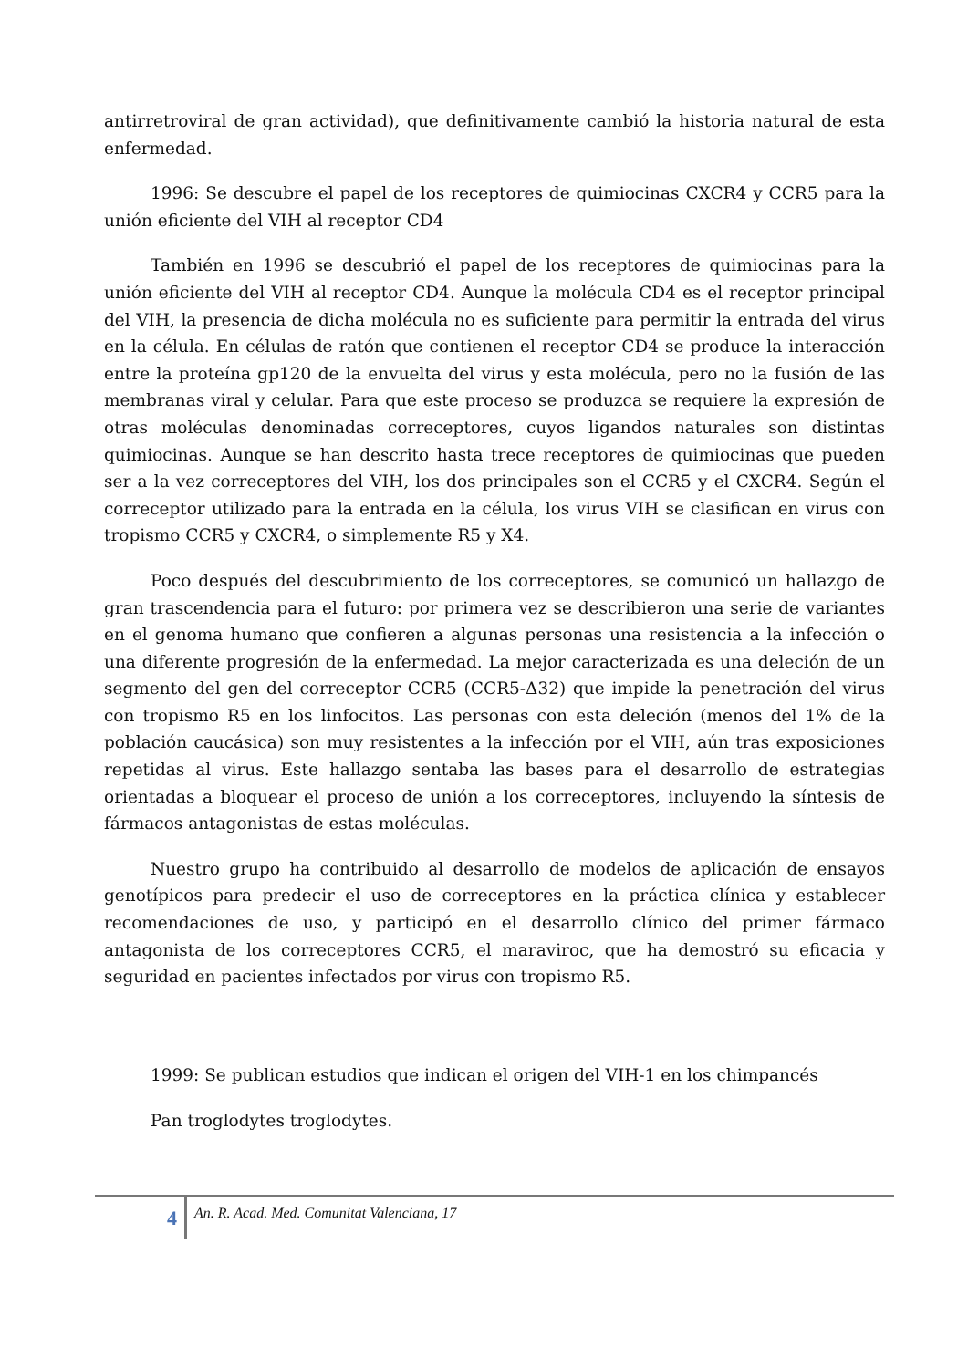antirretroviral de gran actividad), que definitivamente cambió la historia natural de esta enfermedad.
1996: Se descubre el papel de los receptores de quimiocinas CXCR4 y CCR5 para la unión eficiente del VIH al receptor CD4
También en 1996 se descubrió el papel de los receptores de quimiocinas para la unión eficiente del VIH al receptor CD4. Aunque la molécula CD4 es el receptor principal del VIH, la presencia de dicha molécula no es suficiente para permitir la entrada del virus en la célula. En células de ratón que contienen el receptor CD4 se produce la interacción entre la proteína gp120 de la envuelta del virus y esta molécula, pero no la fusión de las membranas viral y celular. Para que este proceso se produzca se requiere la expresión de otras moléculas denominadas correceptores, cuyos ligandos naturales son distintas quimiocinas. Aunque se han descrito hasta trece receptores de quimiocinas que pueden ser a la vez correceptores del VIH, los dos principales son el CCR5 y el CXCR4. Según el correceptor utilizado para la entrada en la célula, los virus VIH se clasifican en virus con tropismo CCR5 y CXCR4, o simplemente R5 y X4.
Poco después del descubrimiento de los correceptores, se comunicó un hallazgo de gran trascendencia para el futuro: por primera vez se describieron una serie de variantes en el genoma humano que confieren a algunas personas una resistencia a la infección o una diferente progresión de la enfermedad. La mejor caracterizada es una deleción de un segmento del gen del correceptor CCR5 (CCR5-Δ32) que impide la penetración del virus con tropismo R5 en los linfocitos. Las personas con esta deleción (menos del 1% de la población caucásica) son muy resistentes a la infección por el VIH, aún tras exposiciones repetidas al virus. Este hallazgo sentaba las bases para el desarrollo de estrategias orientadas a bloquear el proceso de unión a los correceptores, incluyendo la síntesis de fármacos antagonistas de estas moléculas.
Nuestro grupo ha contribuido al desarrollo de modelos de aplicación de ensayos genotípicos para predecir el uso de correceptores en la práctica clínica y establecer recomendaciones de uso, y participó en el desarrollo clínico del primer fármaco antagonista de los correceptores CCR5, el maraviroc, que ha demostró su eficacia y seguridad en pacientes infectados por virus con tropismo R5.
1999: Se publican estudios que indican el origen del VIH-1 en los chimpancés
Pan troglodytes troglodytes.
4
An. R. Acad. Med. Comunitat Valenciana, 17